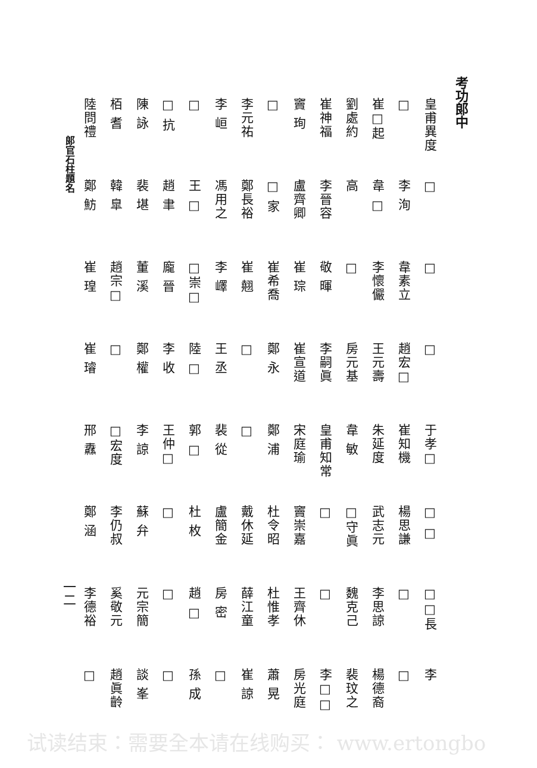考功郎中
皇甫異度
□
□
□
于孝□
□ □
□□長
李
□
李 洵
韋素立
趙宏□
崔知機
楊思謙
□
□
崔□起
韋 □
李懷儼
王元壽
朱延度
武志元
李思諒
楊德裔
劉處約
高
□
房元基
韋 敏
□守眞
魏克己
裴玟之
崔神福
李晉容
敬 暉
李嗣眞
皇甫知常
□
□
李□□
竇 珣
盧齊卿
崔 琮
崔宣道
宋庭瑜
竇崇嘉
王齊休
房光庭
□
□ 家
崔希喬
鄭 永
鄭 浦
杜令昭
杜惟孝
蕭 晃
李元祐
鄭長裕
崔 翹
□
□
戴休延
薛江童
崔 諒
李 峘
馮用之
李 嶧
王 丞
裴 從
盧簡金
房 密
□
□
王 □
□崇□
陸 □
郭 □
杜 枚
趙 □
孫 成
□ 抗
趙 聿
龐 晉
李 收
王仲□
□
□
□
陳 詠
裴 堪
董 溪
鄭 權
李 諒
蘇 弁
元宗簡
談 峯
栢 耆
韓 臯
趙宗□
□
□宏度
李仍叔
奚敬元
趙眞齡
陸問禮
鄭 魴
崔 瑝
崔 璿
邢 纛
鄭 涵
李德裕
□
郎官石柱題名
一二
试读结束：需要全本请在线购买： www.ertongbo